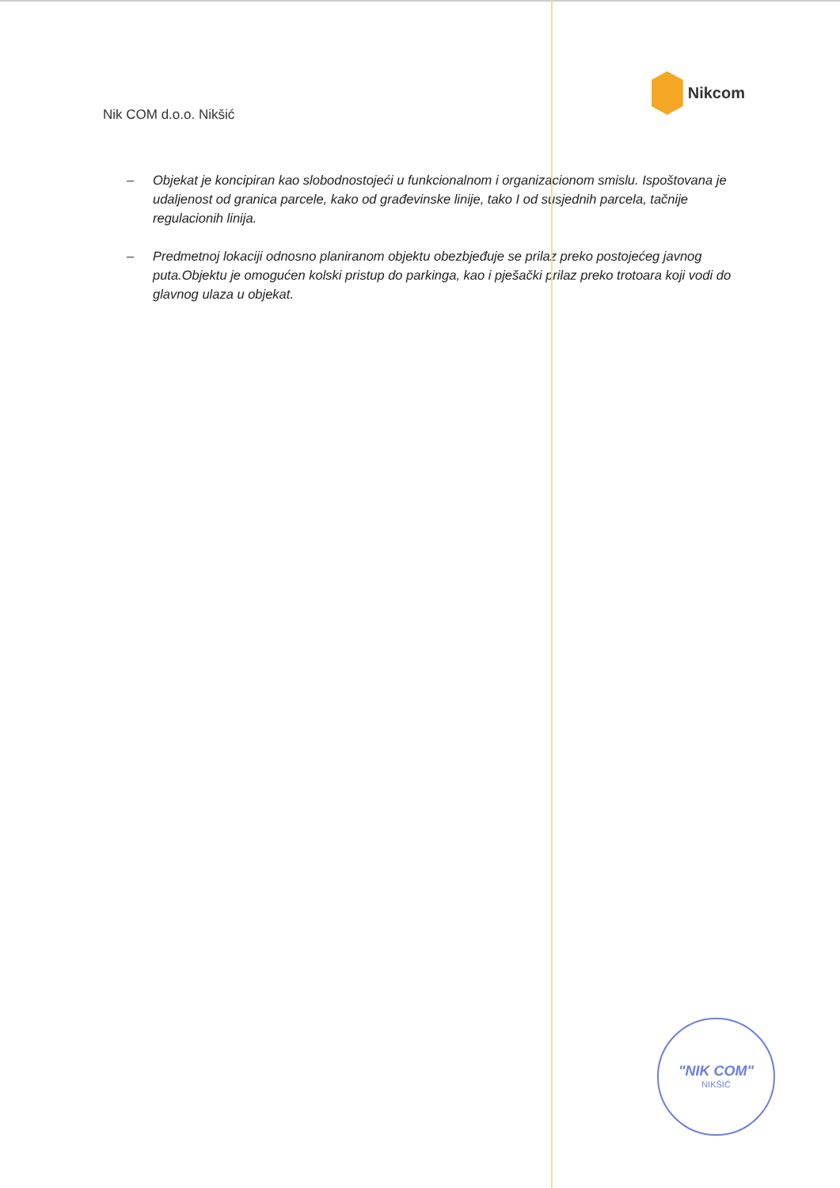Nik COM d.o.o. Nikšić
Nikcom
– Objekat je koncipiran kao slobodnostojeći u funkcionalnom i organizacionom smislu. Ispoštovana je udaljenost od granica parcele, kako od građevinske linije, tako I od susjednih parcela, tačnije regulacionih linija.
– Predmetnoj lokaciji odnosno planiranom objektu obezbjeđuje se prilaz preko postojećeg javnog puta.Objektu je omogućen kolski pristup do parkinga, kao i pješački prilaz preko trotoara koji vodi do glavnog ulaza u objekat.
"NIK COM"
NIKŠIĆ